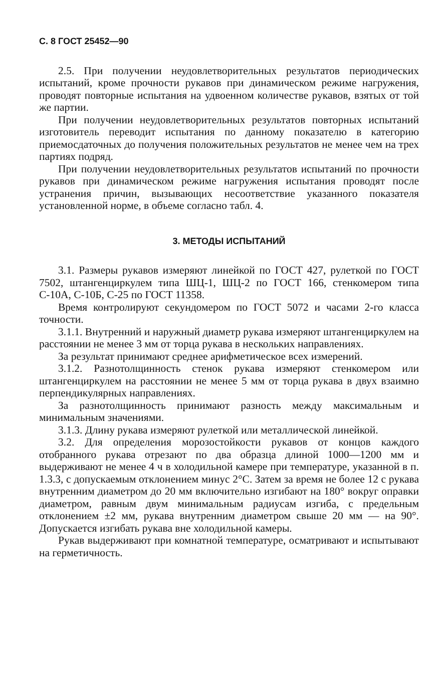С. 8 ГОСТ 25452—90
2.5. При получении неудовлетворительных результатов периодических испытаний, кроме прочности рукавов при динамическом режиме нагружения, проводят повторные испытания на удвоенном количестве рукавов, взятых от той же партии.
При получении неудовлетворительных результатов повторных испытаний изготовитель переводит испытания по данному показателю в категорию приемосдаточных до получения положительных результатов не менее чем на трех партиях подряд.
При получении неудовлетворительных результатов испытаний по прочности рукавов при динамическом режиме нагружения испытания проводят после устранения причин, вызывающих несоответствие указанного показателя установленной норме, в объеме согласно табл. 4.
3. МЕТОДЫ ИСПЫТАНИЙ
3.1. Размеры рукавов измеряют линейкой по ГОСТ 427, рулеткой по ГОСТ 7502, штангенциркулем типа ШЦ-1, ШЦ-2 по ГОСТ 166, стенкомером типа С-10А, С-10Б, С-25 по ГОСТ 11358.
Время контролируют секундомером по ГОСТ 5072 и часами 2-го класса точности.
3.1.1. Внутренний и наружный диаметр рукава измеряют штангенциркулем на расстоянии не менее 3 мм от торца рукава в нескольких направлениях.
За результат принимают среднее арифметическое всех измерений.
3.1.2. Разнотолщинность стенок рукава измеряют стенкомером или штангенциркулем на расстоянии не менее 5 мм от торца рукава в двух взаимно перпендикулярных направлениях.
За разнотолщинность принимают разность между максимальным и минимальным значениями.
3.1.3. Длину рукава измеряют рулеткой или металлической линейкой.
3.2. Для определения морозостойкости рукавов от концов каждого отобранного рукава отрезают по два образца длиной 1000—1200 мм и выдерживают не менее 4 ч в холодильной камере при температуре, указанной в п. 1.3.3, с допускаемым отклонением минус 2°С. Затем за время не более 12 с рукава внутренним диаметром до 20 мм включительно изгибают на 180° вокруг оправки диаметром, равным двум минимальным радиусам изгиба, с предельным отклонением ±2 мм, рукава внутренним диаметром свыше 20 мм — на 90°. Допускается изгибать рукава вне холодильной камеры.
Рукав выдерживают при комнатной температуре, осматривают и испытывают на герметичность.